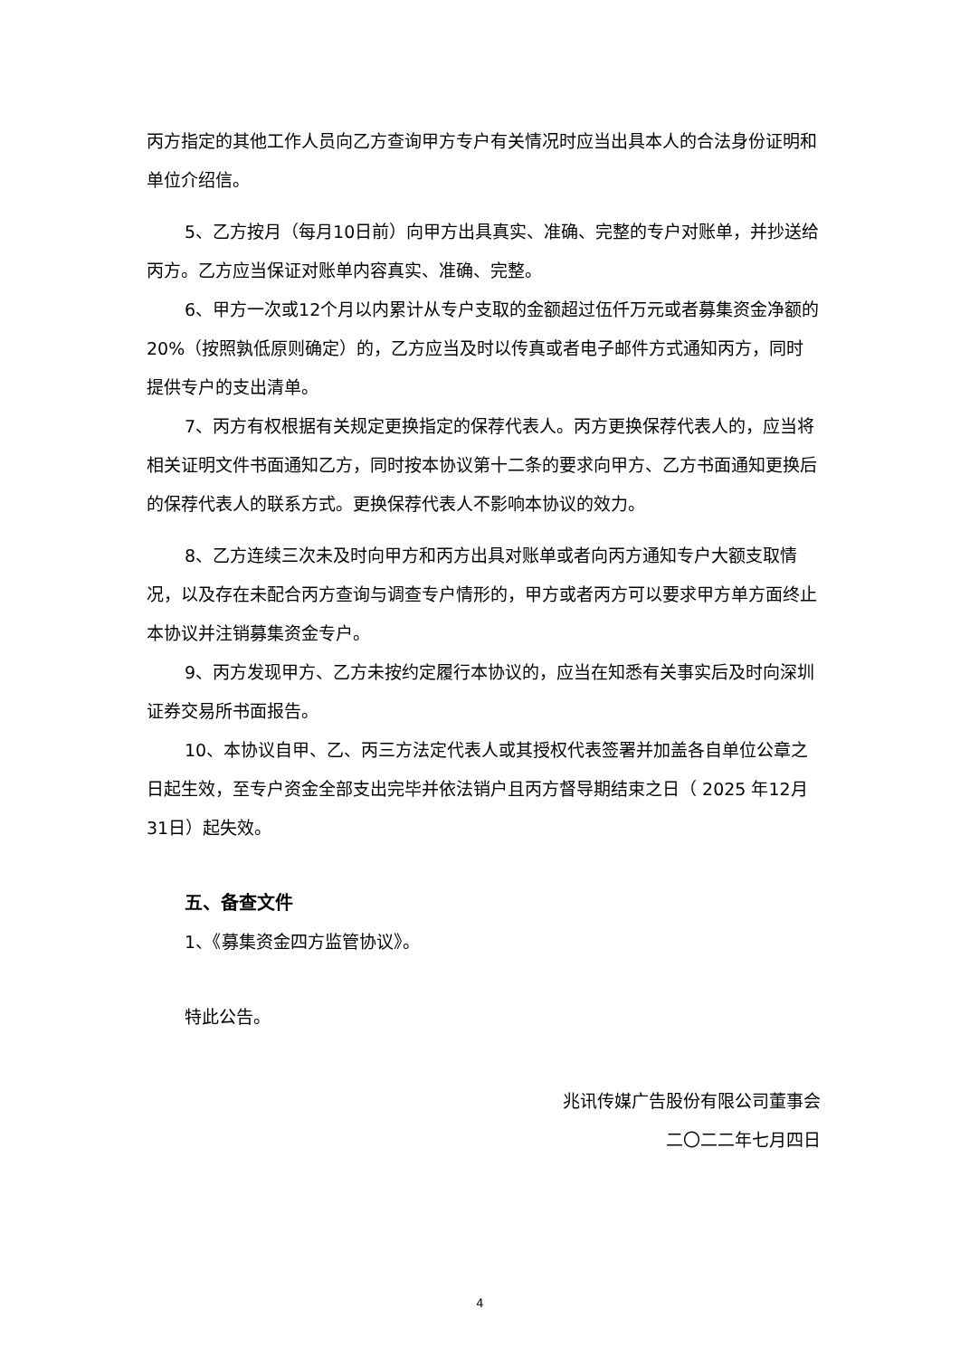丙方指定的其他工作人员向乙方查询甲方专户有关情况时应当出具本人的合法身份证明和单位介绍信。
5、乙方按月（每月10日前）向甲方出具真实、准确、完整的专户对账单，并抄送给丙方。乙方应当保证对账单内容真实、准确、完整。
6、甲方一次或12个月以内累计从专户支取的金额超过伍仟万元或者募集资金净额的20%（按照孰低原则确定）的，乙方应当及时以传真或者电子邮件方式通知丙方，同时提供专户的支出清单。
7、丙方有权根据有关规定更换指定的保荐代表人。丙方更换保荐代表人的，应当将相关证明文件书面通知乙方，同时按本协议第十二条的要求向甲方、乙方书面通知更换后的保荐代表人的联系方式。更换保荐代表人不影响本协议的效力。
8、乙方连续三次未及时向甲方和丙方出具对账单或者向丙方通知专户大额支取情况，以及存在未配合丙方查询与调查专户情形的，甲方或者丙方可以要求甲方单方面终止本协议并注销募集资金专户。
9、丙方发现甲方、乙方未按约定履行本协议的，应当在知悉有关事实后及时向深圳证券交易所书面报告。
10、本协议自甲、乙、丙三方法定代表人或其授权代表签署并加盖各自单位公章之日起生效，至专户资金全部支出完毕并依法销户且丙方督导期结束之日（ 2025 年12月31日）起失效。
五、备查文件
1、《募集资金四方监管协议》。
特此公告。
兆讯传媒广告股份有限公司董事会
二〇二二年七月四日
4